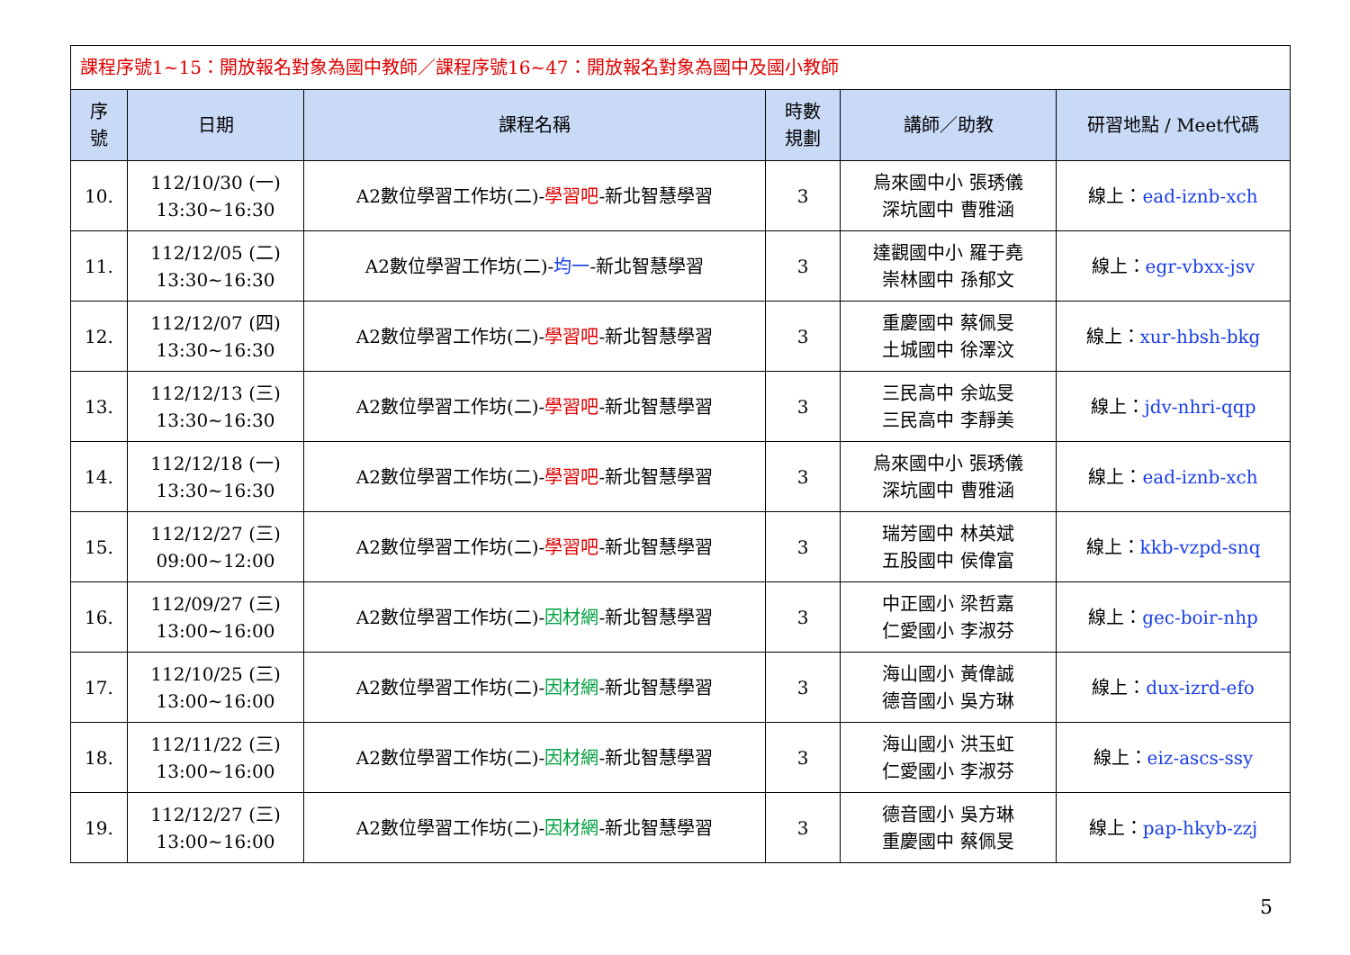| 課程序號1~15：開放報名對象為國中教師／課程序號16~47：開放報名對象為國中及國小教師 | | | | | |
| 序 號 | 日期 | 課程名稱 | 時數 規劃 | 講師／助教 | 研習地點 / Meet代碼 |
| 10. | 112/10/30 (一) 13:30~16:30 | A2數位學習工作坊(二)- 學習吧 -新北智慧學習 | 3 | 烏來國中小 張琇儀 深坑國中 曹雅涵 | 線上： ead-iznb-xch |
| 11. | 112/12/05 (二) 13:30~16:30 | A2數位學習工作坊(二)- 均一 -新北智慧學習 | 3 | 達觀國中小 羅于堯 崇林國中 孫郁文 | 線上： egr-vbxx-jsv |
| 12. | 112/12/07 (四) 13:30~16:30 | A2數位學習工作坊(二)- 學習吧 -新北智慧學習 | 3 | 重慶國中 蔡佩旻 土城國中 徐澤汶 | 線上： xur-hbsh-bkg |
| 13. | 112/12/13 (三) 13:30~16:30 | A2數位學習工作坊(二)- 學習吧 -新北智慧學習 | 3 | 三民高中 余竑旻 三民高中 李靜美 | 線上： jdv-nhri-qqp |
| 14. | 112/12/18 (一) 13:30~16:30 | A2數位學習工作坊(二)- 學習吧 -新北智慧學習 | 3 | 烏來國中小 張琇儀 深坑國中 曹雅涵 | 線上： ead-iznb-xch |
| 15. | 112/12/27 (三) 09:00~12:00 | A2數位學習工作坊(二)- 學習吧 -新北智慧學習 | 3 | 瑞芳國中 林英斌 五股國中 侯偉富 | 線上： kkb-vzpd-snq |
| 16. | 112/09/27 (三) 13:00~16:00 | A2數位學習工作坊(二)- 因材網 -新北智慧學習 | 3 | 中正國小 梁哲嘉 仁愛國小 李淑芬 | 線上： gec-boir-nhp |
| 17. | 112/10/25 (三) 13:00~16:00 | A2數位學習工作坊(二)- 因材網 -新北智慧學習 | 3 | 海山國小 黃偉誠 德音國小 吳方琳 | 線上： dux-izrd-efo |
| 18. | 112/11/22 (三) 13:00~16:00 | A2數位學習工作坊(二)- 因材網 -新北智慧學習 | 3 | 海山國小 洪玉虹 仁愛國小 李淑芬 | 線上： eiz-ascs-ssy |
| 19. | 112/12/27 (三) 13:00~16:00 | A2數位學習工作坊(二)- 因材網 -新北智慧學習 | 3 | 德音國小 吳方琳 重慶國中 蔡佩旻 | 線上： pap-hkyb-zzj |
5